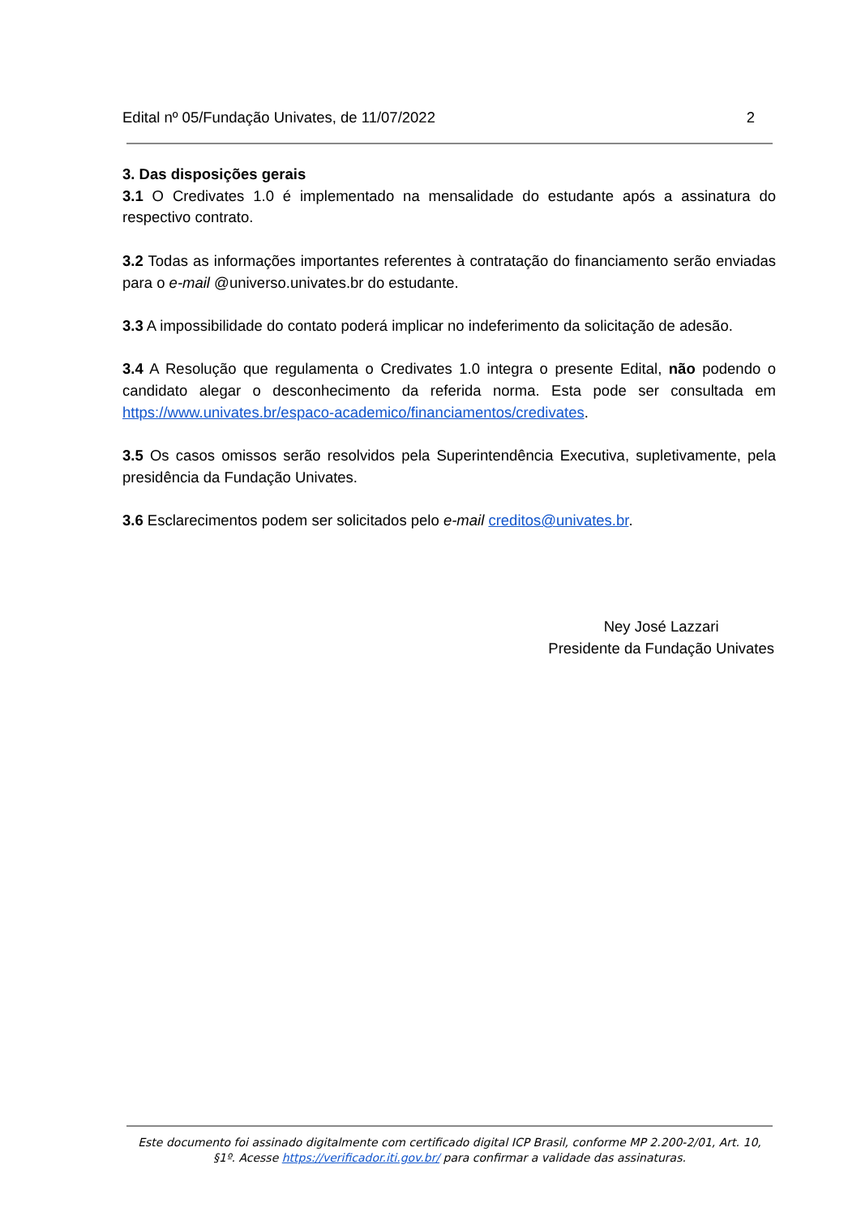Edital nº 05/Fundação Univates, de 11/07/2022 2
3. Das disposições gerais
3.1 O Credivates 1.0 é implementado na mensalidade do estudante após a assinatura do respectivo contrato.
3.2 Todas as informações importantes referentes à contratação do financiamento serão enviadas para o e-mail @universo.univates.br do estudante.
3.3 A impossibilidade do contato poderá implicar no indeferimento da solicitação de adesão.
3.4 A Resolução que regulamenta o Credivates 1.0 integra o presente Edital, não podendo o candidato alegar o desconhecimento da referida norma. Esta pode ser consultada em https://www.univates.br/espaco-academico/financiamentos/credivates.
3.5 Os casos omissos serão resolvidos pela Superintendência Executiva, supletivamente, pela presidência da Fundação Univates.
3.6 Esclarecimentos podem ser solicitados pelo e-mail creditos@univates.br.
Ney José Lazzari
Presidente da Fundação Univates
Este documento foi assinado digitalmente com certificado digital ICP Brasil, conforme MP 2.200-2/01, Art. 10, §1º. Acesse https://verificador.iti.gov.br/ para confirmar a validade das assinaturas.